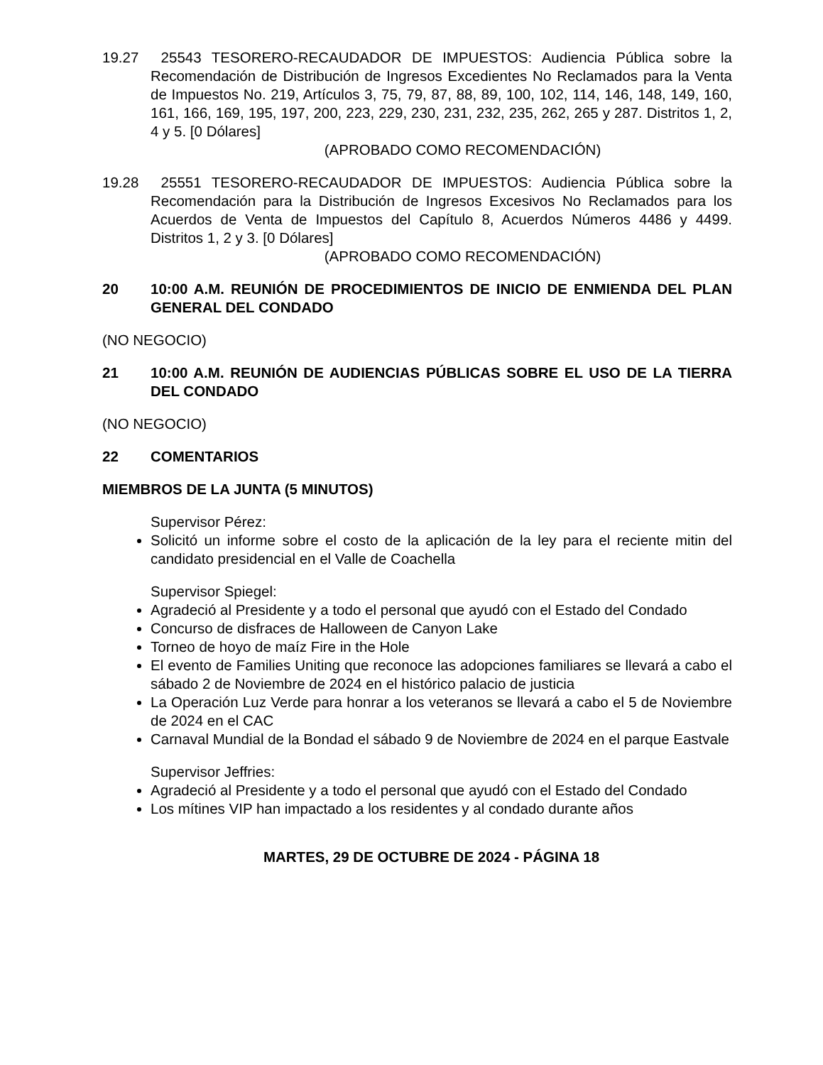19.27 25543 TESORERO-RECAUDADOR DE IMPUESTOS: Audiencia Pública sobre la Recomendación de Distribución de Ingresos Excedientes No Reclamados para la Venta de Impuestos No. 219, Artículos 3, 75, 79, 87, 88, 89, 100, 102, 114, 146, 148, 149, 160, 161, 166, 169, 195, 197, 200, 223, 229, 230, 231, 232, 235, 262, 265 y 287. Distritos 1, 2, 4 y 5. [0 Dólares]
(APROBADO COMO RECOMENDACIÓN)
19.28 25551 TESORERO-RECAUDADOR DE IMPUESTOS: Audiencia Pública sobre la Recomendación para la Distribución de Ingresos Excesivos No Reclamados para los Acuerdos de Venta de Impuestos del Capítulo 8, Acuerdos Números 4486 y 4499. Distritos 1, 2 y 3. [0 Dólares]
(APROBADO COMO RECOMENDACIÓN)
20 10:00 A.M. REUNIÓN DE PROCEDIMIENTOS DE INICIO DE ENMIENDA DEL PLAN GENERAL DEL CONDADO
(NO NEGOCIO)
21 10:00 A.M. REUNIÓN DE AUDIENCIAS PÚBLICAS SOBRE EL USO DE LA TIERRA DEL CONDADO
(NO NEGOCIO)
22 COMENTARIOS
MIEMBROS DE LA JUNTA (5 MINUTOS)
Supervisor Pérez:
Solicitó un informe sobre el costo de la aplicación de la ley para el reciente mitin del candidato presidencial en el Valle de Coachella
Supervisor Spiegel:
Agradeció al Presidente y a todo el personal que ayudó con el Estado del Condado
Concurso de disfraces de Halloween de Canyon Lake
Torneo de hoyo de maíz Fire in the Hole
El evento de Families Uniting que reconoce las adopciones familiares se llevará a cabo el sábado 2 de Noviembre de 2024 en el histórico palacio de justicia
La Operación Luz Verde para honrar a los veteranos se llevará a cabo el 5 de Noviembre de 2024 en el CAC
Carnaval Mundial de la Bondad el sábado 9 de Noviembre de 2024 en el parque Eastvale
Supervisor Jeffries:
Agradeció al Presidente y a todo el personal que ayudó con el Estado del Condado
Los mítines VIP han impactado a los residentes y al condado durante años
MARTES, 29 DE OCTUBRE DE 2024 - PÁGINA 18